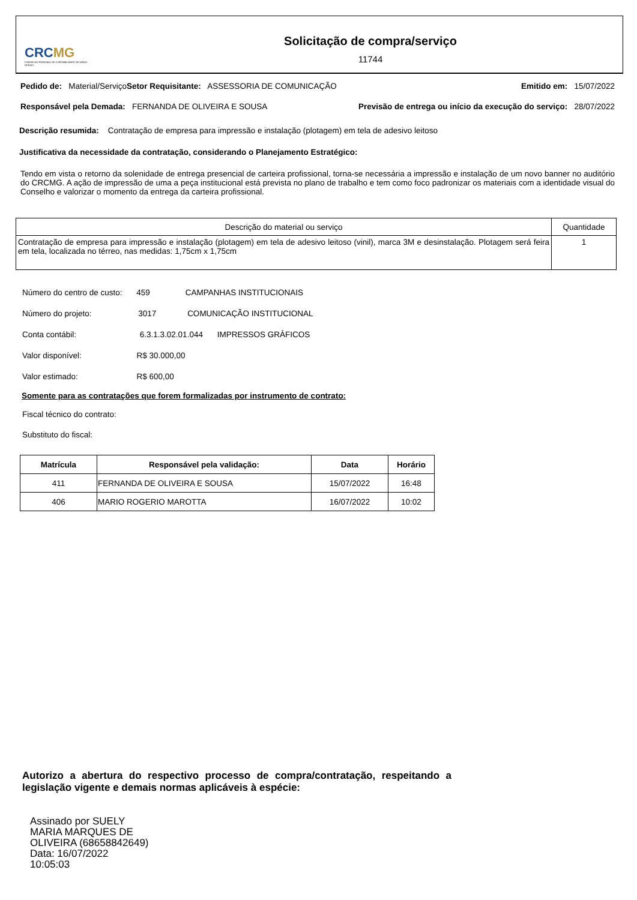CRCMG
CONSELHO REGIONAL DE CONTABILIDADE DE MINAS GERAIS
Solicitação de compra/serviço
11744
Pedido de: Material/Serviço Setor Requisitante: ASSESSORIA DE COMUNICAÇÃO Emitido em: 15/07/2022
Responsável pela Demada: FERNANDA DE OLIVEIRA E SOUSA Previsão de entrega ou início da execução do serviço: 28/07/2022
Descrição resumida: Contratação de empresa para impressão e instalação (plotagem) em tela de adesivo leitoso
Justificativa da necessidade da contratação, considerando o Planejamento Estratégico:
Tendo em vista o retorno da solenidade de entrega presencial de carteira profissional, torna-se necessária a impressão e instalação de um novo banner no auditório do CRCMG. A ação de impressão de uma a peça institucional está prevista no plano de trabalho e tem como foco padronizar os materiais com a identidade visual do Conselho e valorizar o momento da entrega da carteira profissional.
| Descrição do material ou serviço | Quantidade |
| --- | --- |
| Contratação de empresa para impressão e instalação (plotagem) em tela de adesivo leitoso (vinil), marca 3M e desinstalação. Plotagem será feira em tela, localizada no térreo, nas medidas: 1,75cm x 1,75cm | 1 |
Número do centro de custo: 459 CAMPANHAS INSTITUCIONAIS
Número do projeto: 3017 COMUNICAÇÃO INSTITUCIONAL
Conta contábil: 6.3.1.3.02.01.044 IMPRESSOS GRÁFICOS
Valor disponível: R$ 30.000,00
Valor estimado: R$ 600,00
Somente para as contratações que forem formalizadas por instrumento de contrato:
Fiscal técnico do contrato:
Substituto do fiscal:
| Matrícula | Responsável pela validação: | Data | Horário |
| --- | --- | --- | --- |
| 411 | FERNANDA DE OLIVEIRA E SOUSA | 15/07/2022 | 16:48 |
| 406 | MARIO ROGERIO MAROTTA | 16/07/2022 | 10:02 |
Autorizo a abertura do respectivo processo de compra/contratação, respeitando a legislação vigente e demais normas aplicáveis à espécie:
Assinado por SUELY
MARIA MARQUES DE
OLIVEIRA (68658842649)
Data: 16/07/2022
10:05:03